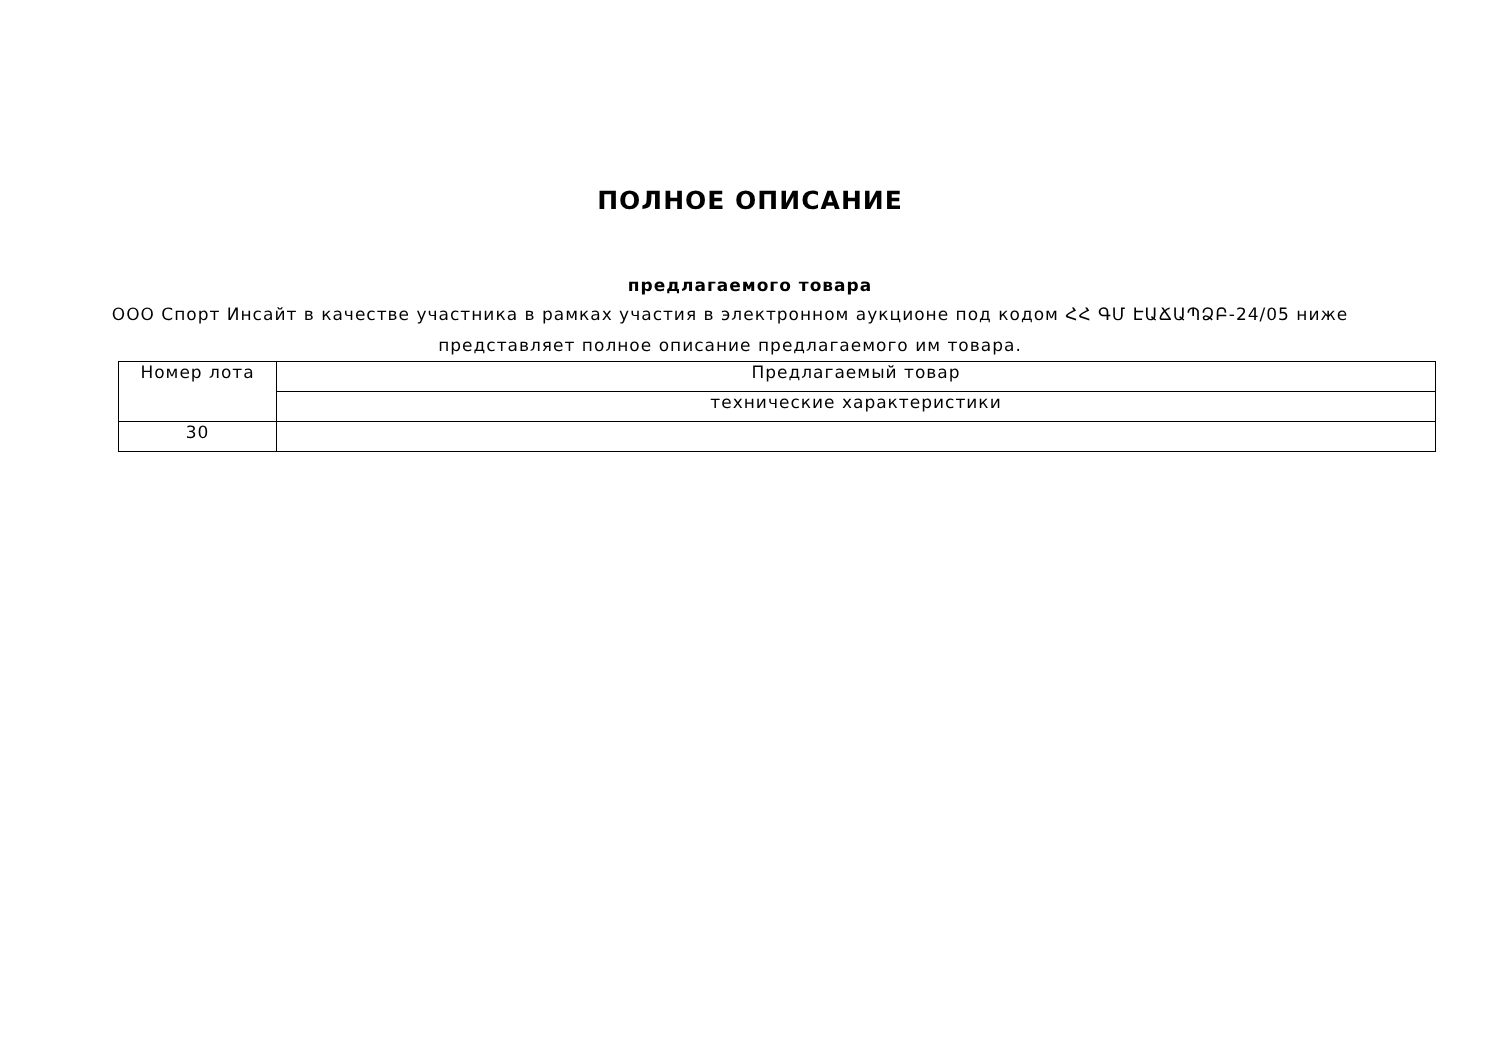ПОЛНОЕ ОПИСАНИЕ
предлагаемого товара
ООО Спорт Инсайт в качестве участника в рамках участия в электронном аукционе под кодом ՀՀ ԳՄ ԷԱՃԱՊՁԲ-24/05 ниже представляет полное описание предлагаемого им товара.
| Номер лота | Предлагаемый товар |
| | технические характеристики |
| 30 | |